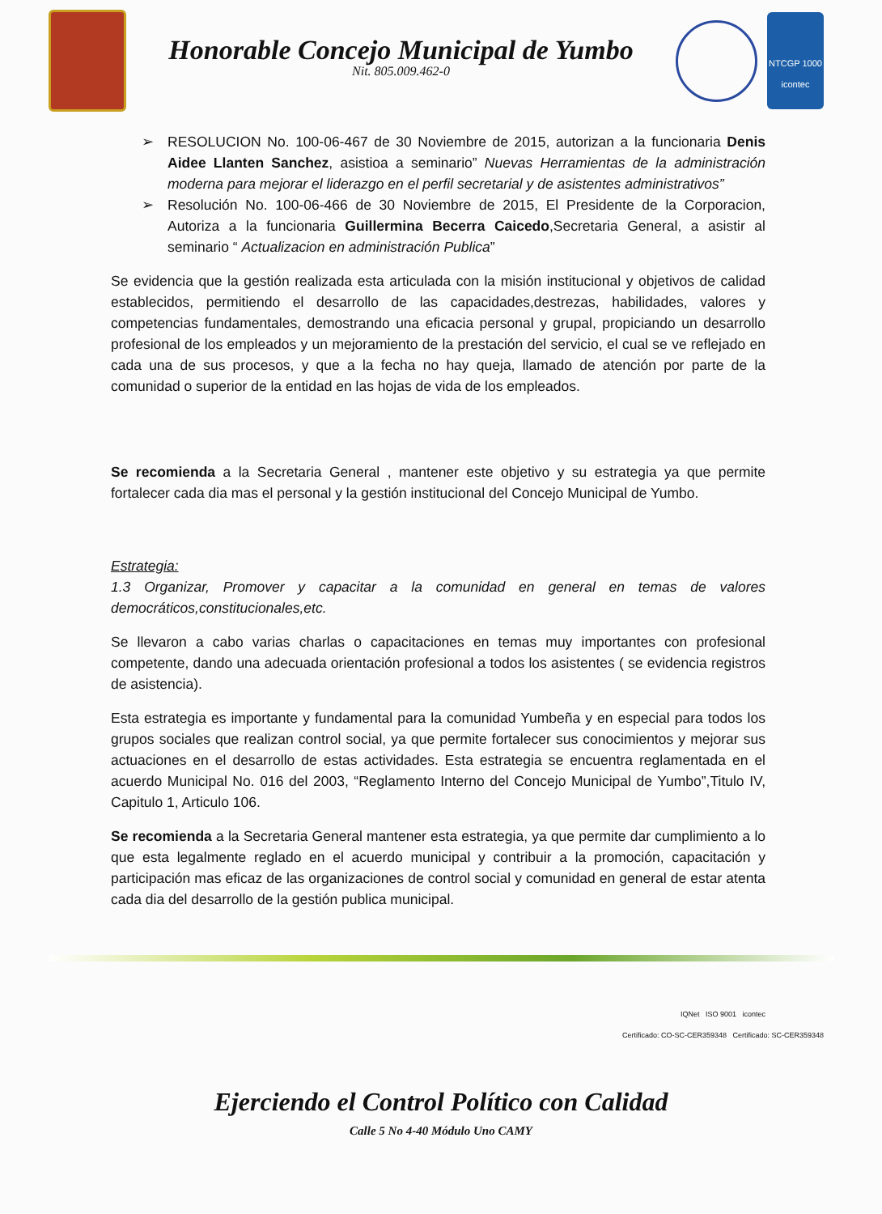Honorable Concejo Municipal de Yumbo
Nit. 805.009.462-0
NTCGP 1000
icontec
➢ RESOLUCION No. 100-06-467 de 30 Noviembre de 2015, autorizan a la funcionaria Denis Aidee Llanten Sanchez, asistioa a seminario” Nuevas Herramientas de la administración moderna para mejorar el liderazgo en el perfil secretarial y de asistentes administrativos”
➢ Resolución No. 100-06-466 de 30 Noviembre de 2015, El Presidente de la Corporacion, Autoriza a la funcionaria Guillermina Becerra Caicedo,Secretaria General, a asistir al seminario “ Actualizacion en administración Publica”
Se evidencia que la gestión realizada esta articulada con la misión institucional y objetivos de calidad establecidos, permitiendo el desarrollo de las capacidades,destrezas, habilidades, valores y competencias fundamentales, demostrando una eficacia personal y grupal, propiciando un desarrollo profesional de los empleados y un mejoramiento de la prestación del servicio, el cual se ve reflejado en cada una de sus procesos, y que a la fecha no hay queja, llamado de atención por parte de la comunidad o superior de la entidad en las hojas de vida de los empleados.
Se recomienda a la Secretaria General , mantener este objetivo y su estrategia ya que permite fortalecer cada dia mas el personal y la gestión institucional del Concejo Municipal de Yumbo.
Estrategia:
1.3 Organizar, Promover y capacitar a la comunidad en general en temas de valores democráticos,constitucionales,etc.
Se llevaron a cabo varias charlas o capacitaciones en temas muy importantes con profesional competente, dando una adecuada orientación profesional a todos los asistentes ( se evidencia registros de asistencia).
Esta estrategia es importante y fundamental para la comunidad Yumbeña y en especial para todos los grupos sociales que realizan control social, ya que permite fortalecer sus conocimientos y mejorar sus actuaciones en el desarrollo de estas actividades. Esta estrategia se encuentra reglamentada en el acuerdo Municipal No. 016 del 2003, “Reglamento Interno del Concejo Municipal de Yumbo”,Titulo IV, Capitulo 1, Articulo 106.
Se recomienda a la Secretaria General mantener esta estrategia, ya que permite dar cumplimiento a lo que esta legalmente reglado en el acuerdo municipal y contribuir a la promoción, capacitación y participación mas eficaz de las organizaciones de control social y comunidad en general de estar atenta cada dia del desarrollo de la gestión publica municipal.
IQNet ISO 9001 icontec
Certificado: CO-SC-CER359348 Certificado: SC-CER359348
Ejerciendo el Control Político con Calidad
Calle 5 No 4-40 Módulo Uno CAMY